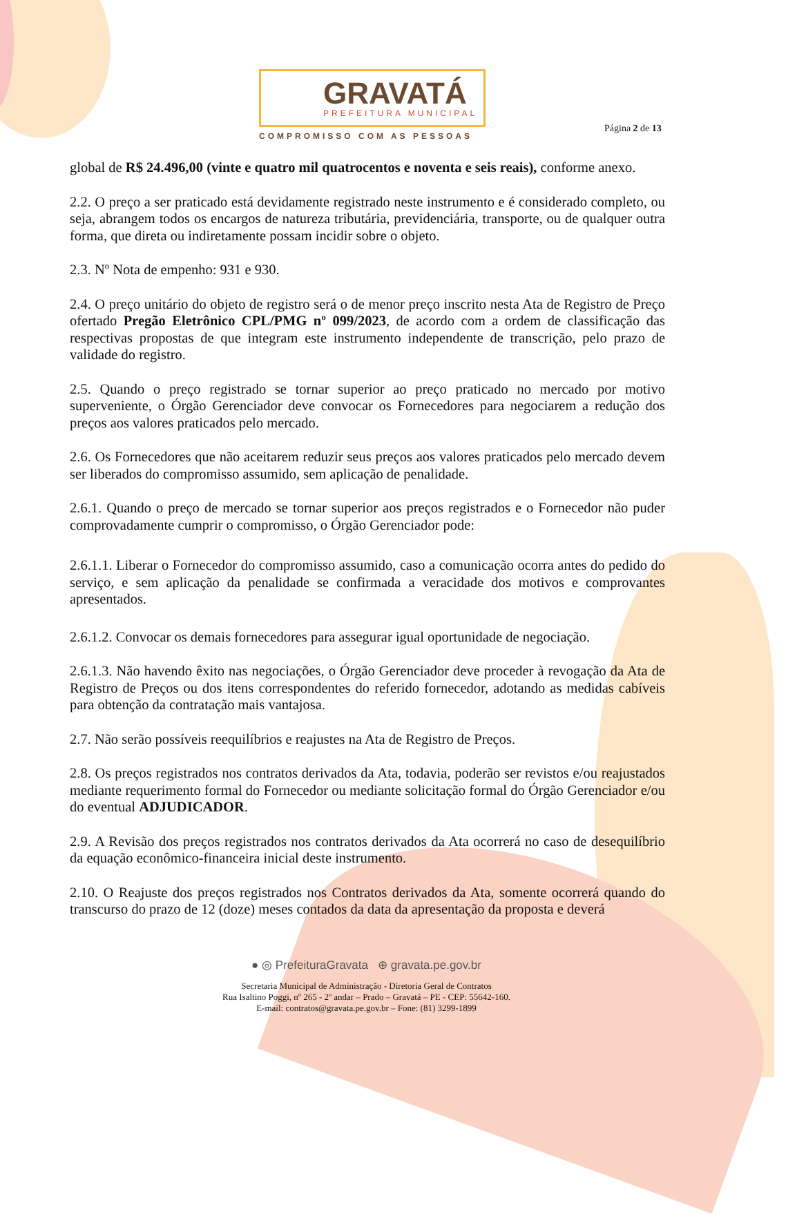GRAVATÁ
PREFEITURA MUNICIPAL
COMPROMISSO COM AS PESSOAS
Página 2 de 13
global de R$ 24.496,00 (vinte e quatro mil quatrocentos e noventa e seis reais), conforme anexo.
2.2. O preço a ser praticado está devidamente registrado neste instrumento e é considerado completo, ou seja, abrangem todos os encargos de natureza tributária, previdenciária, transporte, ou de qualquer outra forma, que direta ou indiretamente possam incidir sobre o objeto.
2.3. Nº Nota de empenho: 931 e 930.
2.4. O preço unitário do objeto de registro será o de menor preço inscrito nesta Ata de Registro de Preço ofertado Pregão Eletrônico CPL/PMG nº 099/2023, de acordo com a ordem de classificação das respectivas propostas de que integram este instrumento independente de transcrição, pelo prazo de validade do registro.
2.5. Quando o preço registrado se tornar superior ao preço praticado no mercado por motivo superveniente, o Órgão Gerenciador deve convocar os Fornecedores para negociarem a redução dos preços aos valores praticados pelo mercado.
2.6. Os Fornecedores que não aceitarem reduzir seus preços aos valores praticados pelo mercado devem ser liberados do compromisso assumido, sem aplicação de penalidade.
2.6.1. Quando o preço de mercado se tornar superior aos preços registrados e o Fornecedor não puder comprovadamente cumprir o compromisso, o Órgão Gerenciador pode:
2.6.1.1. Liberar o Fornecedor do compromisso assumido, caso a comunicação ocorra antes do pedido do serviço, e sem aplicação da penalidade se confirmada a veracidade dos motivos e comprovantes apresentados.
2.6.1.2. Convocar os demais fornecedores para assegurar igual oportunidade de negociação.
2.6.1.3. Não havendo êxito nas negociações, o Órgão Gerenciador deve proceder à revogação da Ata de Registro de Preços ou dos itens correspondentes do referido fornecedor, adotando as medidas cabíveis para obtenção da contratação mais vantajosa.
2.7. Não serão possíveis reequilíbrios e reajustes na Ata de Registro de Preços.
2.8. Os preços registrados nos contratos derivados da Ata, todavia, poderão ser revistos e/ou reajustados mediante requerimento formal do Fornecedor ou mediante solicitação formal do Órgão Gerenciador e/ou do eventual ADJUDICADOR.
2.9. A Revisão dos preços registrados nos contratos derivados da Ata ocorrerá no caso de desequilíbrio da equação econômico-financeira inicial deste instrumento.
2.10. O Reajuste dos preços registrados nos Contratos derivados da Ata, somente ocorrerá quando do transcurso do prazo de 12 (doze) meses contados da data da apresentação da proposta e deverá
● ◎ PrefeituraGravata ⊕ gravata.pe.gov.br
Secretaria Municipal de Administração - Diretoria Geral de Contratos
Rua Isaltino Poggi, nº 265 - 2º andar – Prado – Gravatá – PE - CEP: 55642-160.
E-mail: contratos@gravata.pe.gov.br – Fone: (81) 3299-1899